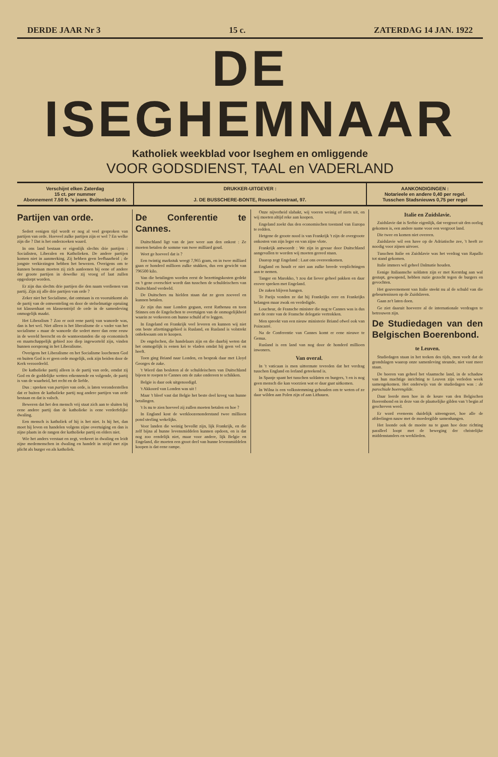DERDE JAAR Nr 3 15 c. ZATERDAG 14 JAN. 1922
DE ISEGHEMNAAR
Katholiek weekblad voor Iseghem en omliggende
VOOR GODSDIENST, TAAL en VADERLAND
Verschijnt elken Zaterdag
15 ct. per nummer
Abonnement 7.50 fr. 's jaars. Buitenland 10 fr.
DRUKKER-UITGEVER :
J. DE BUSSCHERE-BONTE, Rousselarestraat, 97.
AANKONDIGINGEN :
Notarieele en andere 0,40 per regel.
Tusschen Stadsnieuws 0,75 per regel
Partijen van orde.
Sedert eenigen tijd wordt er nog al veel gesproken van partijen van orde. Hoeveel zulke partijen zijn er wel ? En welke zijn die ? Dat is het onderzoeken waard.
In ons land bestaan er eigenlijk slechts drie partijen : Socialisten, Liberalen en Katholieken. De andere partijen komen niet in aanmerking. Zij hebben geen leefbaarheid ; de jongste verkiezingen hebben het bewezen. Overigens om te kunnen bestaan moeten zij zich aanleenen bij eene of andere der groote partijen in dewelke zij vroeg of laat zullen opgeslorpt worden.
Er zijn dus slechts drie partijen die den naam verdienen van partij. Zijn zij alle drie partijen van orde ?
Zeker niet het Socialisme, dat ontstaan is en vooruitkomt als de partij van de omwenteling en door de stelselmatige opruiing tot klassenhaat en klassenstrijd de orde in de samenleving onmogelijk maakt.
Het Liberalism ? Zoo er ooit eene partij van wanorde was, dan is het wel. Niet alleen is het liberalisme de « vader van het socialisme » maar de wanorde die sedert meer dan eene eeuw in de wereld heerscht en de wantoestanden die op economisch en maatschappelijk gebied zoo diep ingeworteld zijn, vinden hunnen oorsprong in het Liberalisme.
Overigens het Liberalisme en het Socialisme loochenen God en buiten God is er geen orde mogelijk, ook zijn beiden door de Kerk veroordeeld.
De katholieke partij alleen is de partij van orde, omdat zij God en de goddelijke wetten erkennende en volgende, de partij is van de waarheid, het recht en de liefde.
Dus : spreken van partijen van orde, is laten veronderstellen dat er buiten de katholieke partij nog andere partijen van orde bestaan en dat is valsch.
Beweren dat het den mensch vrij staat zich aan te sluiten bij eene andere partij dan de katholieke is eene verderfelijke dwaling.
Een mensch is katholiek of hij is het niet. Is hij het, dan moet hij leven en handelen volgens zijne overtuiging en dan is zijne plaats in de rangen der katholieke partij en elders niet.
Wie het anders verstaat en zegt, verkeert in dwaling en leidt zijne medemenschen in dwaling en handelt in strijd met zijn plicht als burger en als katholiek.
De Conferentie te Cannes.
Duitschland ligt van de jare weer aan den onkost : Ze moeten betalen de somme van twee milliard goud.
Weet ge hoeveel dat is ?
Een twintig markstuk weegt 7,965 gram, en in twee milliard gaan er honderd millioen zulke stukken, dus een gewicht van 796500 kilo.
Van die betalingen worden eerst de bezettingskosten gedekt en 't gene overschiet wordt dan tusschen de schuldeischers van Duitschland verdeeld.
De Duitschers nu hielden staan dat ze geen zooveel en kunnen betalen.
Ze zijn dus naar Londen gegaan, eerst Rathenau en toen Stinnes om de Engelschen te overtuigen van de onmogelijkheid waarin ze verkeeren om hunne schuld af te leggen.
In Engeland en Frankrijk veel leveren en kunnen wij niet ons beste afzettingsgebied is Rusland, en Rusland is volstrekt onbekwaam om te koopen.
De engelschen, die handelaars zijn en die daarbij weten dat het onmogelijk is eenen kei te vladen omdat hij geen vel en heeft.
Toen ging Briand naar Londen, en besprak daar met Lloyd Georges de zake.
't Wierd dan besloten al de schuldeischers van Duitschland bijeen te roepen te Cannes om de zake ondereen te schikken.
Belgie is daar ook uitgenoodigd.
't Akkoord van Londen was uit !
Maar 't bleef vast dat Belgie het beste deel kreeg van hunne betalingen.
't Is nu te zien hoeveel zij zullen moeten betalen en hoe ?
In England kost de werkloozenonderstand twee millioen pond sterling wekelijks.
Voor landen die weinig bevolkt zijn, lijk Frankrijk, en die zelf bijna al hunne levensmiddelen kunnen opdoen, en is dat nog zoo eendelijk niet, maar voor andere, lijk Belgie en Engeland, die moeten een groot deel van hunne levensmiddelen koopen is dat eene rampe.
Onze nijverheid slabakt, wij voeren weinig of niets uit, en wij moeten altijd reke aan koopen.
Engeland zoekt dus den economischen toestand van Europa te redden.
Hetgene de groote nood is van Frankrijk 't zijn de overgroote onkosten van zijn leger en van zijne vlote.
Frankrijk antwoordt : We zijn in gevaar door Duitschland aangevallen te worden wij moeten gereed staan.
Daarop zegt Engeland : Laat ons overeenkomen.
England en houdt er niet aan zulke breede verplichtingen aan te nemen.
Tanger en Marokko, 't zou dat liever geheel pakken en daar erover spreken met Engeland.
De zaken blijven hangen.
Te Parijs vonden ze dat hij Frankrijks eere en Frankrijks belangen maar zwak en verdedigde.
Loucheur, de Fransche minister die nog te Cannes was is dus met de reste van de Fransche delegatie vertrokken.
Men spreekt van een nieuw ministerie Briand ofwel ook van Poincarré.
Na de Conferentie van Cannes komt er eene nieuwe te Genua.
Rusland is een land van nog door de honderd millioen inwoners.
Van overal.
In 't vaticaan is men uittermate tevreden dat het verdrag tusschen England en Ierland geteekend is.
In Spanje spant het tusschen soldaten en burgers, 't en is nog geen mensch die kan voorzien wat er daar gaat uitkomen.
In Wilna is een volksstemming gehouden om te weten of ze daar wilden aan Polen zijn of aan Lithauen.
Italie en Zuidslavie.
Zuidslavie dat is Serbie eigenlijk, dat vergroot uit den oorlog gekomen is, een andere name voor een vergroot land.
Die twee en komen niet overeen.
Zuidslavie wil een have op de Adriatische zee, 't heeft ze noodig voor zijnen uitvoer.
Tusschen Italie en Zuidslavie was het verdrag van Rapallo tot stand gekomen.
Italie immers wil geheel Dalmatie houden.
Eenige Italiaansche soldaten zijn er met Kerstdag aan wal gestapt, gewapend, hebben ruzie gezocht tegen de burgers en gevochten.
Het gouvernement van Italie steekt nu al de schuld van die gebeurtenissen op de Zuidslaven.
Gaan ze't laten doen.
Ge ziet daaruit hoeverre al de internationale verdragen te betrouwen zijn.
De Studiedagen van den Belgischen Boerenbond.
te Leuven.
Studiedagen staan in het teeken des tijds, men voelt dat de grondslagen waarop onze samenleving steunde, niet vast meer staan.
De boeren van geheel het vlaamsche land, in de schaduw van hun machtige inrichting te Leuven zijn verleden week samengekomen. Het onderwijs van de studiedagen was : de parochiale boerengilde.
Daar leerde men hoe in de keure van den Belgischen Boerenbond en in deze van de plaatselijke gilden van 't begin af geschreven werd.
Er word eveneens duidelijk uiteengezet, hoe alle de afdeelingen nauw met de moedergilde samenhangen.
Het loonde ook de moeite na te gaan hoe deze richting paralleel loopt met de beweging der christelijke middenstanders en werklieden.